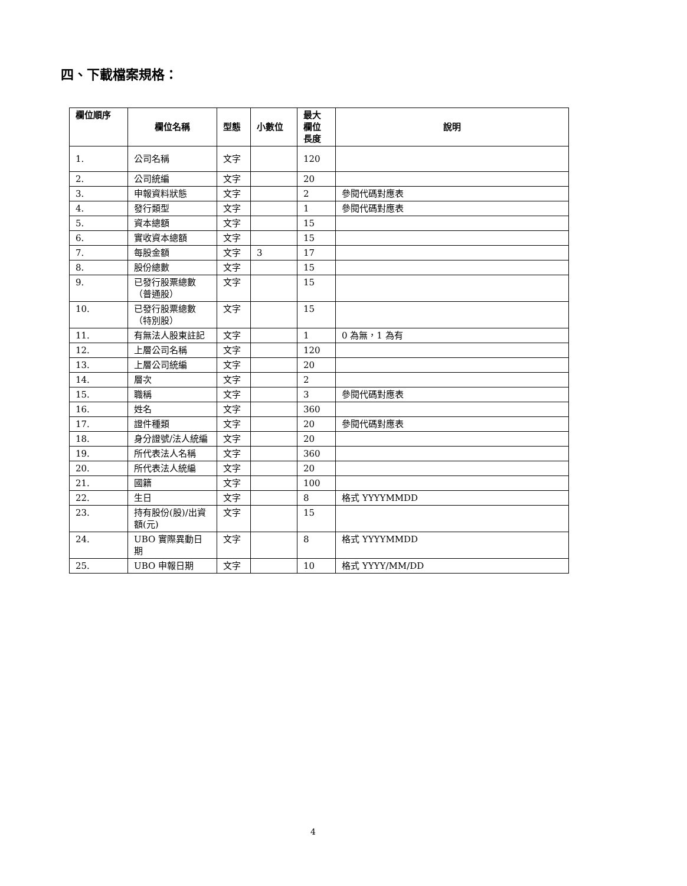四、下載檔案規格：
| 欄位順序 | 欄位名稱 | 型態 | 小數位 | 最大 欄位 長度 | 說明 |
| --- | --- | --- | --- | --- | --- |
| 1. | 公司名稱 | 文字 | | 120 | |
| 2. | 公司統編 | 文字 | | 20 | |
| 3. | 申報資料狀態 | 文字 | | 2 | 參閱代碼對應表 |
| 4. | 發行類型 | 文字 | | 1 | 參閱代碼對應表 |
| 5. | 資本總額 | 文字 | | 15 | |
| 6. | 實收資本總額 | 文字 | | 15 | |
| 7. | 每股金額 | 文字 | 3 | 17 | |
| 8. | 股份總數 | 文字 | | 15 | |
| 9. | 已發行股票總數（普通股） | 文字 | | 15 | |
| 10. | 已發行股票總數（特別股） | 文字 | | 15 | |
| 11. | 有無法人股東註記 | 文字 | | 1 | 0 為無，1 為有 |
| 12. | 上層公司名稱 | 文字 | | 120 | |
| 13. | 上層公司統編 | 文字 | | 20 | |
| 14. | 層次 | 文字 | | 2 | |
| 15. | 職稱 | 文字 | | 3 | 參閱代碼對應表 |
| 16. | 姓名 | 文字 | | 360 | |
| 17. | 證件種類 | 文字 | | 20 | 參閱代碼對應表 |
| 18. | 身分證號/法人統編 | 文字 | | 20 | |
| 19. | 所代表法人名稱 | 文字 | | 360 | |
| 20. | 所代表法人統編 | 文字 | | 20 | |
| 21. | 國籍 | 文字 | | 100 | |
| 22. | 生日 | 文字 | | 8 | 格式 YYYYMMDD |
| 23. | 持有股份(股)/出資額(元) | 文字 | | 15 | |
| 24. | UBO 實際異動日期 | 文字 | | 8 | 格式 YYYYMMDD |
| 25. | UBO 申報日期 | 文字 | | 10 | 格式 YYYY/MM/DD |
4